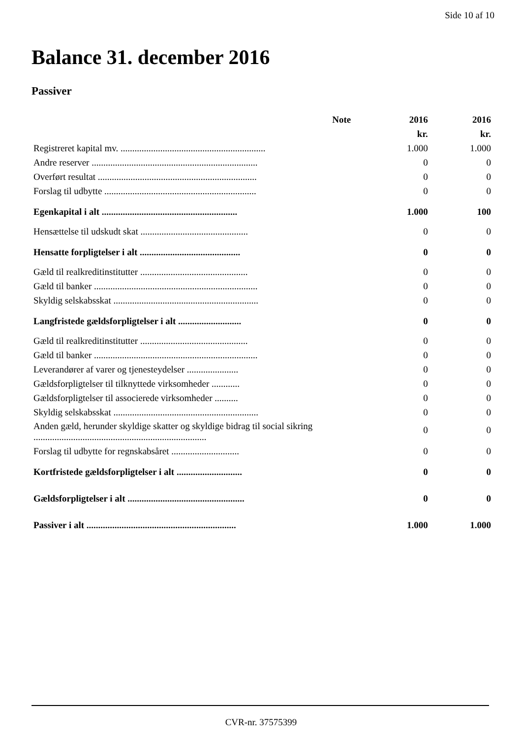Side 10 af 10
Balance 31. december 2016
Passiver
| | Note | 2016 | 2016 |
| --- | --- | --- | --- |
| | | kr. | kr. |
| Registreret kapital mv. .............................................................. | | 1.000 | 1.000 |
| Andre reserver ....................................................................... | | 0 | 0 |
| Overført resultat .................................................................... | | 0 | 0 |
| Forslag til udbytte ................................................................. | | 0 | 0 |
| Egenkapital i alt .......................................................... | | 1.000 | 100 |
| Hensættelse til udskudt skat .............................................. | | 0 | 0 |
| Hensatte forpligtelser i alt ........................................... | | 0 | 0 |
| Gæld til realkreditinstitutter .............................................. | | 0 | 0 |
| Gæld til banker ...................................................................... | | 0 | 0 |
| Skyldig selskabsskat .............................................................. | | 0 | 0 |
| Langfristede gældsforpligtelser i alt ........................... | | 0 | 0 |
| Gæld til realkreditinstitutter .............................................. | | 0 | 0 |
| Gæld til banker ...................................................................... | | 0 | 0 |
| Leverandører af varer og tjenesteydelser ...................... | | 0 | 0 |
| Gældsforpligtelser til tilknyttede virksomheder ............ | | 0 | 0 |
| Gældsforpligtelser til associerede virksomheder .......... | | 0 | 0 |
| Skyldig selskabsskat .............................................................. | | 0 | 0 |
| Anden gæld, herunder skyldige skatter og skyldige bidrag til social sikring .......................................................................... | | 0 | 0 |
| Forslag til udbytte for regnskabsåret ............................. | | 0 | 0 |
| Kortfristede gældsforpligtelser i alt ............................ | | 0 | 0 |
| Gældsforpligtelser i alt .................................................. | | 0 | 0 |
| Passiver i alt ................................................................ | | 1.000 | 1.000 |
CVR-nr. 37575399